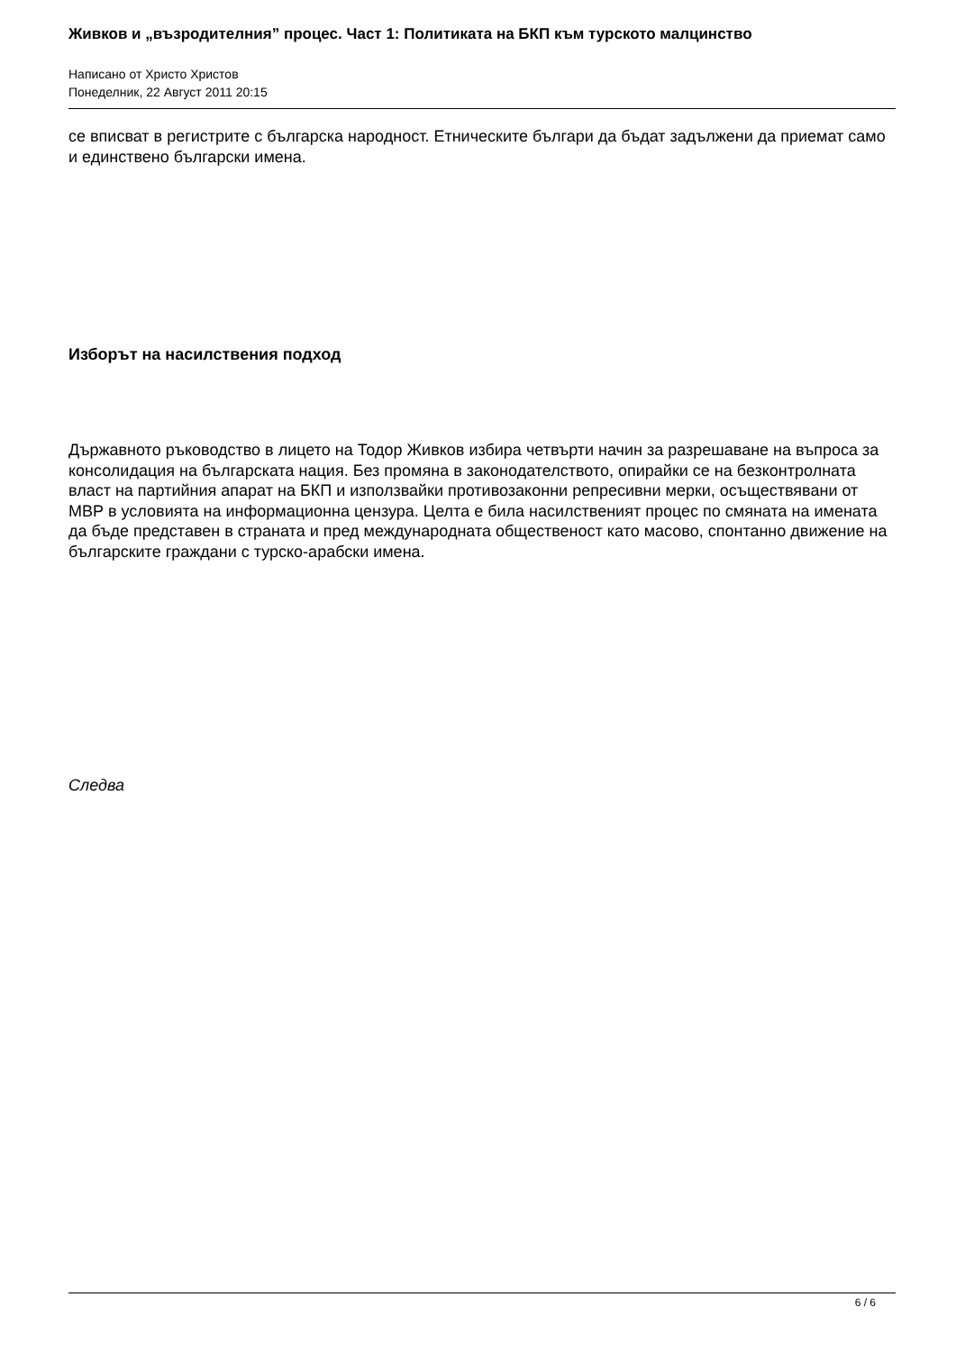Живков и „възродителния” процес. Част 1: Политиката на БКП към турското малцинство
Написано от Христо Христов
Понеделник, 22 Август 2011 20:15
се вписват в регистрите с българска народност. Етническите българи да бъдат задължени да приемат само и единствено български имена.
Изборът на насилствения подход
Държавното ръководство в лицето на Тодор Живков избира четвърти начин за разрешаване на въпроса за консолидация на българската нация. Без промяна в законодателството, опирайки се на безконтролната власт на партийния апарат на БКП и използвайки противозаконни репресивни мерки, осъществявани от МВР в условията на информационна цензура. Целта е била насилственият процес по смяната на имената да бъде представен в страната и пред международната общественост като масово, спонтанно движение на българските граждани с турско-арабски имена.
Следва
6 / 6